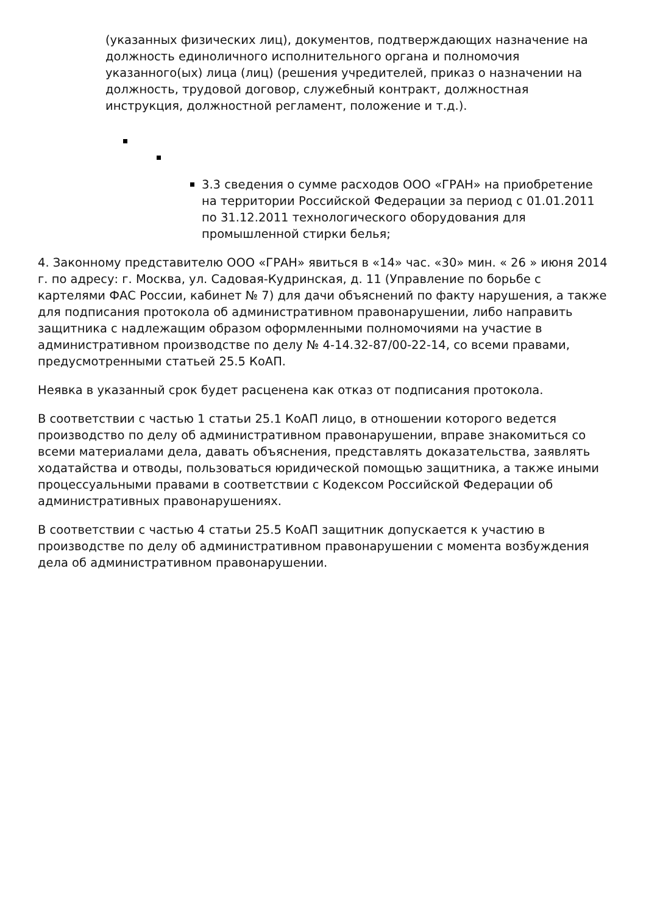(указанных физических лиц), документов, подтверждающих назначение на должность единоличного исполнительного органа и полномочия указанного(ых) лица (лиц) (решения учредителей, приказ о назначении на должность, трудовой договор, служебный контракт, должностная инструкция, должностной регламент, положение и т.д.).
3.3 сведения о сумме расходов ООО «ГРАН» на приобретение на территории Российской Федерации за период с 01.01.2011 по 31.12.2011 технологического оборудования для промышленной стирки белья;
4. Законному представителю ООО «ГРАН» явиться в «14» час. «30» мин. « 26 » июня 2014 г. по адресу: г. Москва, ул. Садовая-Кудринская, д. 11 (Управление по борьбе с картелями ФАС России, кабинет № 7) для дачи объяснений по факту нарушения, а также для подписания протокола об административном правонарушении, либо направить защитника с надлежащим образом оформленными полномочиями на участие в административном производстве по делу № 4-14.32-87/00-22-14, со всеми правами, предусмотренными статьей 25.5 КоАП.
Неявка в указанный срок будет расценена как отказ от подписания протокола.
В соответствии с частью 1 статьи 25.1 КоАП лицо, в отношении которого ведется производство по делу об административном правонарушении, вправе знакомиться со всеми материалами дела, давать объяснения, представлять доказательства, заявлять ходатайства и отводы, пользоваться юридической помощью защитника, а также иными процессуальными правами в соответствии с Кодексом Российской Федерации об административных правонарушениях.
В соответствии с частью 4 статьи 25.5 КоАП защитник допускается к участию в производстве по делу об административном правонарушении с момента возбуждения дела об административном правонарушении.